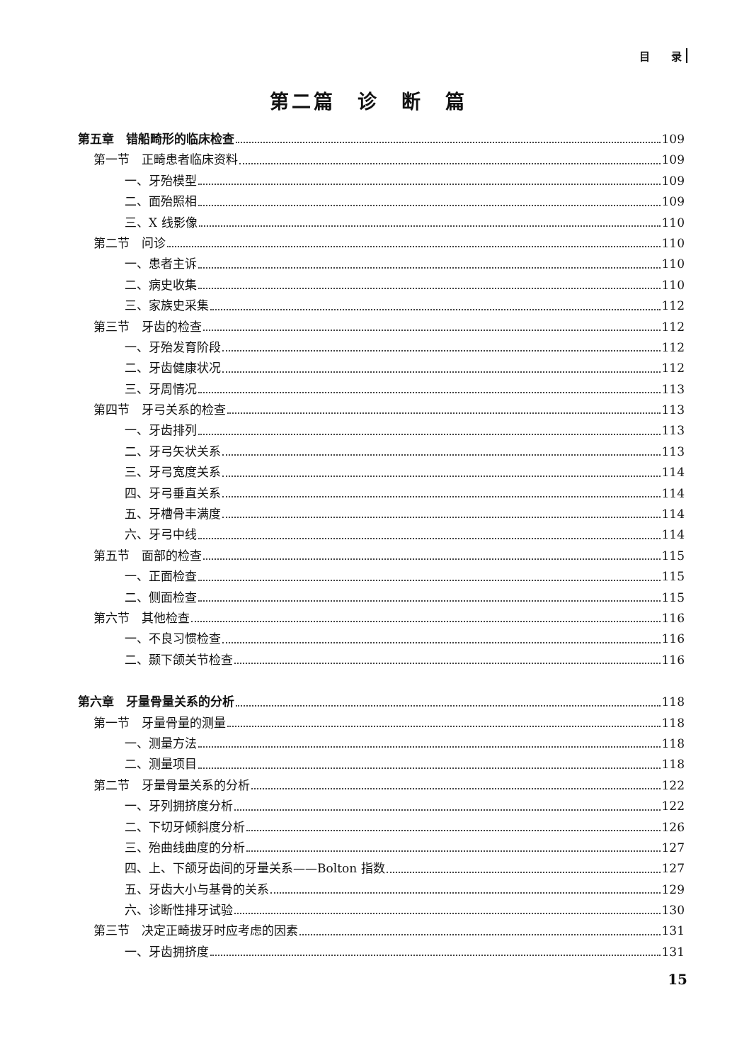目　　录
第二篇　诊　断　篇
第五章　错船畸形的临床检查 109
第一节　正畸患者临床资料 109
一、牙殆模型 109
二、面殆照相 109
三、X 线影像 110
第二节　问诊 110
一、患者主诉 110
二、病史收集 110
三、家族史采集 112
第三节　牙齿的检查 112
一、牙殆发育阶段 112
二、牙齿健康状况 112
三、牙周情况 113
第四节　牙弓关系的检查 113
一、牙齿排列 113
二、牙弓矢状关系 113
三、牙弓宽度关系 114
四、牙弓垂直关系 114
五、牙槽骨丰满度 114
六、牙弓中线 114
第五节　面部的检查 115
一、正面检查 115
二、侧面检查 115
第六节　其他检查 116
一、不良习惯检查 116
二、颞下颌关节检查 116
第六章　牙量骨量关系的分析 118
第一节　牙量骨量的测量 118
一、测量方法 118
二、测量项目 118
第二节　牙量骨量关系的分析 122
一、牙列拥挤度分析 122
二、下切牙倾斜度分析 126
三、殆曲线曲度的分析 127
四、上、下颌牙齿间的牙量关系——Bolton 指数 127
五、牙齿大小与基骨的关系 129
六、诊断性排牙试验 130
第三节　决定正畸拔牙时应考虑的因素 131
一、牙齿拥挤度 131
15